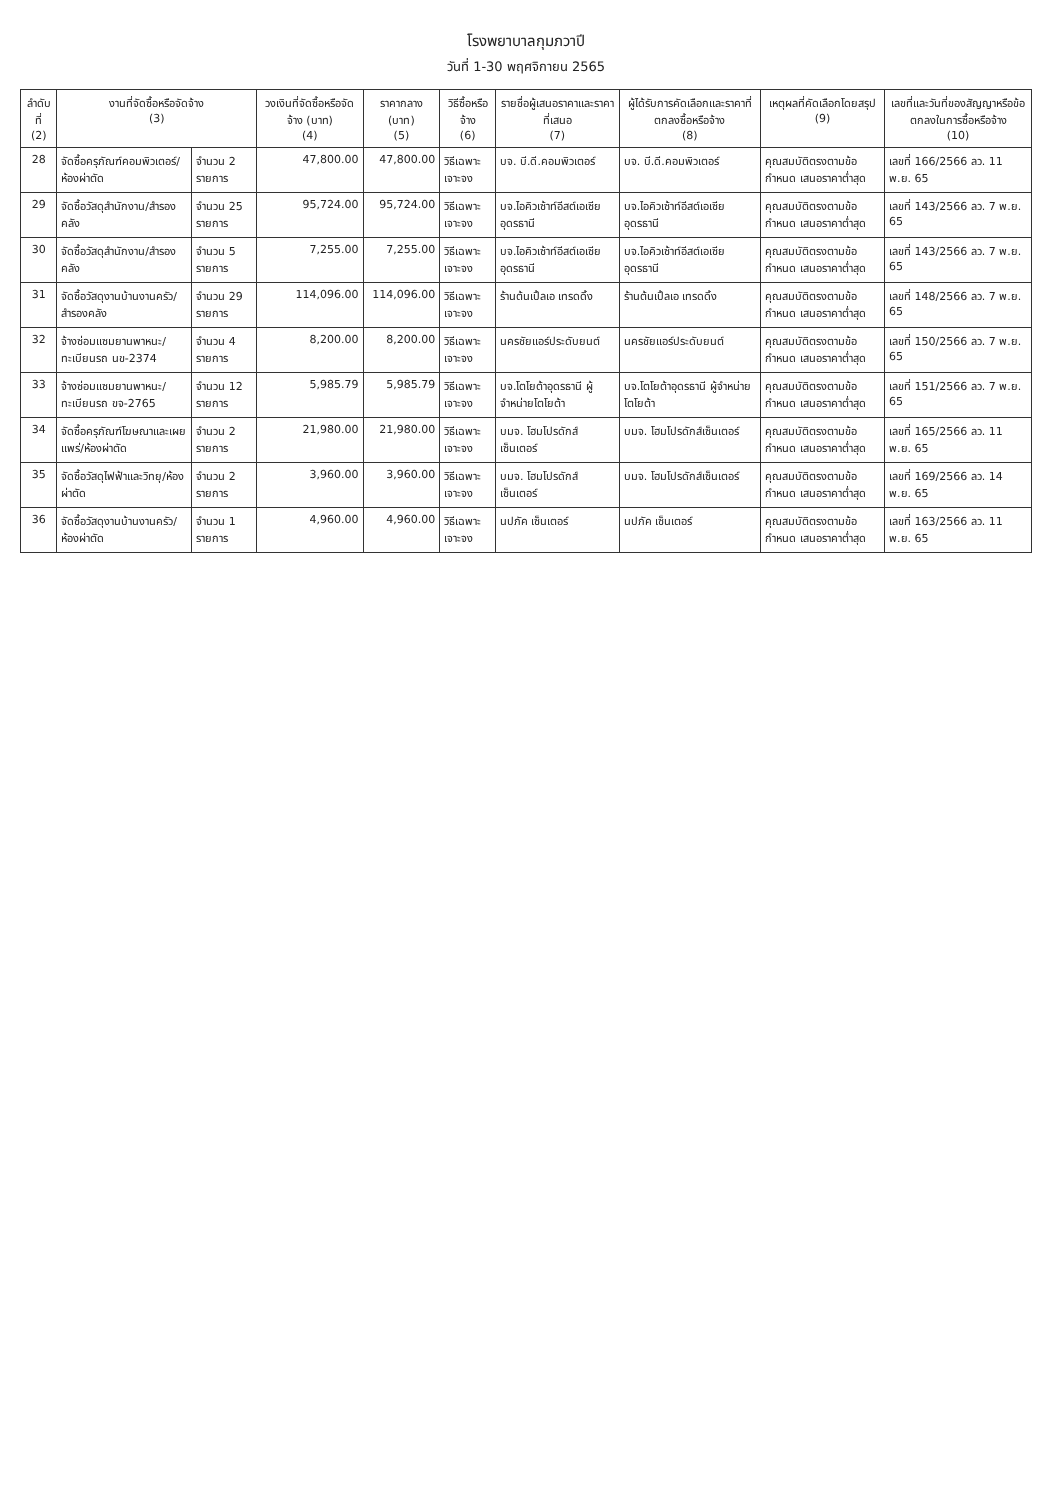โรงพยาบาลกุมภวาปี
วันที่ 1-30 พฤศจิกายน 2565
| ลำดับที่ (2) | งานที่จัดซื้อหรือจัดจ้าง (3) | | วงเงินที่จัดซื้อหรือจัดจ้าง (บาท) (4) | ราคากลาง (บาท) (5) | วิธีซื้อหรือจ้าง (6) | รายชื่อผู้เสนอราคาและราคาที่เสนอ (7) | ผู้ได้รับการคัดเลือกและราคาที่ตกลงซื้อหรือจ้าง (8) | เหตุผลที่คัดเลือกโดยสรุป (9) | เลขที่และวันที่ของสัญญาหรือข้อตกลงในการซื้อหรือจ้าง (10) |
| --- | --- | --- | --- | --- | --- | --- | --- | --- | --- |
| 28 | จัดซื้อครุภัณฑ์คอมพิวเตอร์/ห้องผ่าตัด | จำนวน 2 รายการ | 47,800.00 | 47,800.00 | วิธีเฉพาะเจาะจง | บจ. บี.ดี.คอมพิวเตอร์ | บจ. บี.ดี.คอมพิวเตอร์ | คุณสมบัติตรงตามข้อกำหนด เสนอราคาต่ำสุด | เลขที่ 166/2566 ลว. 11 พ.ย. 65 |
| 29 | จัดซื้อวัสดุสำนักงาน/สำรองคลัง | จำนวน 25 รายการ | 95,724.00 | 95,724.00 | วิธีเฉพาะเจาะจง | บจ.ไอคิวเซ้าท์อีสต์เอเซีย อุดรธานี | บจ.ไอคิวเซ้าท์อีสต์เอเซีย อุดรธานี | คุณสมบัติตรงตามข้อกำหนด เสนอราคาต่ำสุด | เลขที่ 143/2566 ลว. 7 พ.ย. 65 |
| 30 | จัดซื้อวัสดุสำนักงาน/สำรองคลัง | จำนวน 5 รายการ | 7,255.00 | 7,255.00 | วิธีเฉพาะเจาะจง | บจ.ไอคิวเซ้าท์อีสต์เอเซีย อุดรธานี | บจ.ไอคิวเซ้าท์อีสต์เอเซีย อุดรธานี | คุณสมบัติตรงตามข้อกำหนด เสนอราคาต่ำสุด | เลขที่ 143/2566 ลว. 7 พ.ย. 65 |
| 31 | จัดซื้อวัสดุงานบ้านงานครัว/สำรองคลัง | จำนวน 29 รายการ | 114,096.00 | 114,096.00 | วิธีเฉพาะเจาะจง | ร้านต้นเปิ้ลเอ เทรดดิ้ง | ร้านต้นเปิ้ลเอ เทรดดิ้ง | คุณสมบัติตรงตามข้อกำหนด เสนอราคาต่ำสุด | เลขที่ 148/2566 ลว. 7 พ.ย. 65 |
| 32 | จ้างซ่อมแซมยานพาหนะ/ทะเบียนรถ นข-2374 | จำนวน 4 รายการ | 8,200.00 | 8,200.00 | วิธีเฉพาะเจาะจง | นครชัยแอร์ประดับยนต์ | นครชัยแอร์ประดับยนต์ | คุณสมบัติตรงตามข้อกำหนด เสนอราคาต่ำสุด | เลขที่ 150/2566 ลว. 7 พ.ย. 65 |
| 33 | จ้างซ่อมแซมยานพาหนะ/ทะเบียนรถ ขจ-2765 | จำนวน 12 รายการ | 5,985.79 | 5,985.79 | วิธีเฉพาะเจาะจง | บจ.โตโยต้าอุดรธานี ผู้จำหน่ายโตโยต้า | บจ.โตโยต้าอุดรธานี ผู้จำหน่ายโตโยต้า | คุณสมบัติตรงตามข้อกำหนด เสนอราคาต่ำสุด | เลขที่ 151/2566 ลว. 7 พ.ย. 65 |
| 34 | จัดซื้อครุภัณฑ์โฆษณาและเผยแพร่/ห้องผ่าตัด | จำนวน 2 รายการ | 21,980.00 | 21,980.00 | วิธีเฉพาะเจาะจง | บมจ. โฮมโปรดักส์เซ็นเตอร์ | บมจ. โฮมโปรดักส์เซ็นเตอร์ | คุณสมบัติตรงตามข้อกำหนด เสนอราคาต่ำสุด | เลขที่ 165/2566 ลว. 11 พ.ย. 65 |
| 35 | จัดซื้อวัสดุไฟฟ้าและวิทยุ/ห้องผ่าตัด | จำนวน 2 รายการ | 3,960.00 | 3,960.00 | วิธีเฉพาะเจาะจง | บมจ. โฮมโปรดักส์เซ็นเตอร์ | บมจ. โฮมโปรดักส์เซ็นเตอร์ | คุณสมบัติตรงตามข้อกำหนด เสนอราคาต่ำสุด | เลขที่ 169/2566 ลว. 14 พ.ย. 65 |
| 36 | จัดซื้อวัสดุงานบ้านงานครัว/ห้องผ่าตัด | จำนวน 1 รายการ | 4,960.00 | 4,960.00 | วิธีเฉพาะเจาะจง | นปภัค เซ็นเตอร์ | นปภัค เซ็นเตอร์ | คุณสมบัติตรงตามข้อกำหนด เสนอราคาต่ำสุด | เลขที่ 163/2566 ลว. 11 พ.ย. 65 |